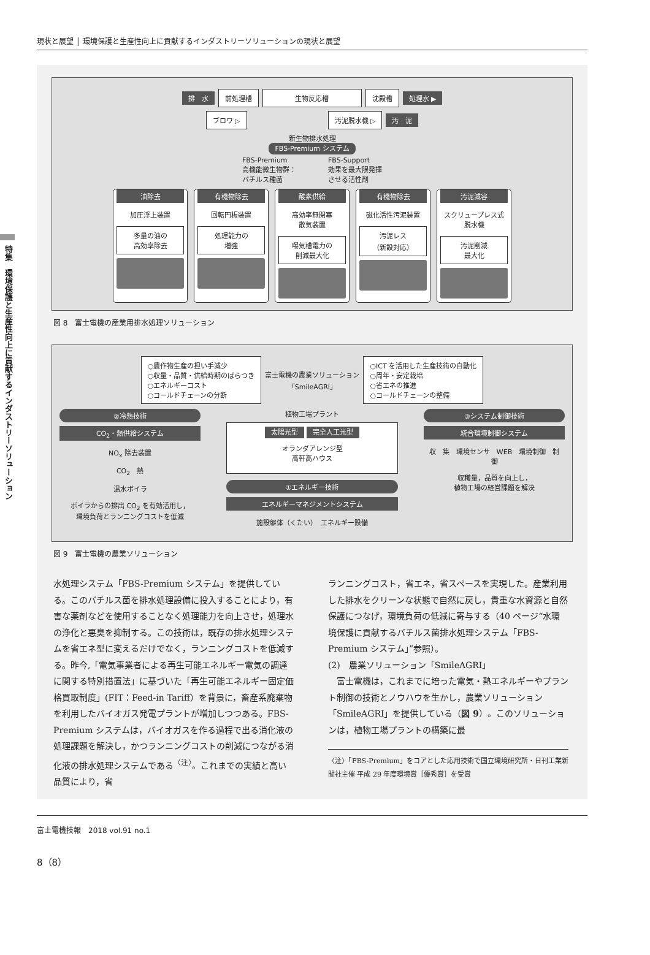現状と展望 │ 環境保護と生産性向上に貢献するインダストリーソリューションの現状と展望
特集　環境保護と生産性向上に貢献するインダストリーソリューション
排　水 前処理槽 生物反応槽 沈殿槽 処理水 ▶
ブロワ ▷ 汚泥脱水機 ▷ 汚　泥
新生物排水処理
FBS-Premium システム
FBS-Premium
高機能微生物群：
バチルス種菌 FBS-Support
効果を最大限発揮
させる活性剤
油除去
加圧浮上装置
多量の油の
高効率除去
有機物除去
回転円板装置
処理能力の
増強
酸素供給
高効率無閉塞
散気装置
曝気槽電力の
削減最大化
有機物除去
磁化活性汚泥装置
汚泥レス
（新設対応）
汚泥減容
スクリュープレス式
脱水機
汚泥削減
最大化
図 8　富士電機の産業用排水処理ソリューション
○農作物生産の担い手減少
○収量・品質・供給時期のばらつき
○エネルギーコスト
○コールドチェーンの分断
富士電機の農業ソリューション
「SmileAGRI」
○ICT を活用した生産技術の自動化
○周年・安定栽培
○省エネの推進
○コールドチェーンの整備
②冷熱技術
CO<sub>2</sub>・熱供給システム
NO<sub>x</sub> 除去装置
CO<sub>2</sub>　熱
温水ボイラ
ボイラからの排出 CO<sub>2</sub> を有効活用し，
環境負荷とランニングコストを低減
植物工場プラント
太陽光型 完全人工光型
オランダアレンジ型
高軒高ハウス
①エネルギー技術
エネルギーマネジメントシステム
施設躯体（くたい）　エネルギー設備
③システム制御技術
統合環境制御システム
収　集　環境センサ　WEB　環境制御　制　御
収穫量，品質を向上し，
植物工場の経営課題を解決
図 9　富士電機の農業ソリューション
水処理システム「FBS-Premium システム」を提供している。このバチルス菌を排水処理設備に投入することにより，有害な薬剤などを使用することなく処理能力を向上させ，処理水の浄化と悪臭を抑制する。この技術は，既存の排水処理システムを省エネ型に変えるだけでなく，ランニングコストを低減する。昨今,「電気事業者による再生可能エネルギー電気の調達に関する特別措置法」に基づいた「再生可能エネルギー固定価格買取制度」(FIT：Feed-in Tariff）を背景に，畜産系廃棄物を利用したバイオガス発電プラントが増加しつつある。FBS-Premium システムは，バイオガスを作る過程で出る消化液の処理課題を解決し，かつランニングコストの削減につながる消化液の排水処理システムである<sup>〈注〉</sup>。これまでの実績と高い品質により，省
ランニングコスト，省エネ，省スペースを実現した。産業利用した排水をクリーンな状態で自然に戻し，貴重な水資源と自然保護につなげ，環境負荷の低減に寄与する（40 ページ“水環境保護に貢献するバチルス菌排水処理システム「FBS-Premium システム」”参照）。
(2)　農業ソリューション「SmileAGRI」
　富士電機は，これまでに培った電気・熱エネルギーやプラント制御の技術とノウハウを生かし，農業ソリューション「SmileAGRI」を提供している（図 9）。このソリューションは，植物工場プラントの構築に最
〈注〉「FBS-Premium」をコアとした応用技術で国立環境研究所・日刊工業新聞社主催 平成 29 年度環境賞［優秀賞］を受賞
富士電機技報　2018 vol.91 no.1
8（8）